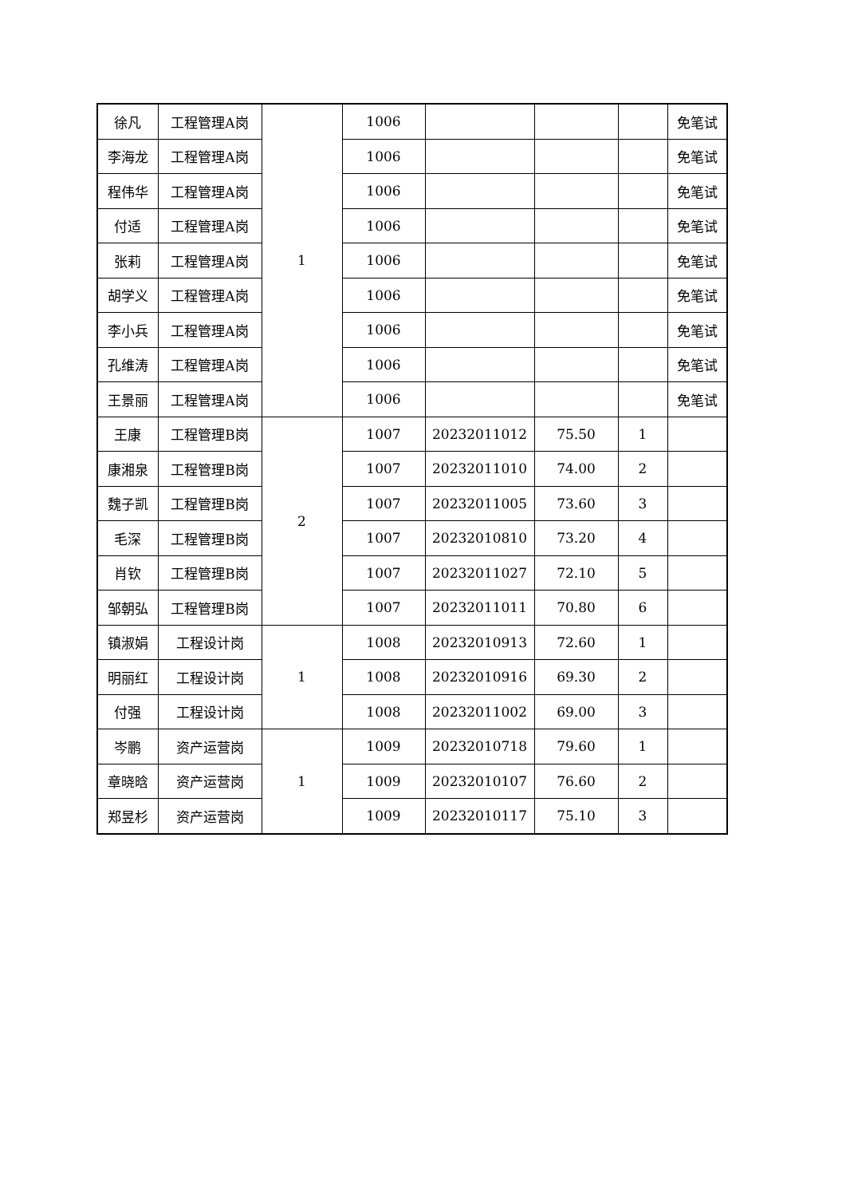| 徐凡 | 工程管理A岗 | 1 | 1006 | | | | 免笔试 |
| 李海龙 | 工程管理A岗 | | 1006 | | | | 免笔试 |
| 程伟华 | 工程管理A岗 | | 1006 | | | | 免笔试 |
| 付适 | 工程管理A岗 | | 1006 | | | | 免笔试 |
| 张莉 | 工程管理A岗 | | 1006 | | | | 免笔试 |
| 胡学义 | 工程管理A岗 | | 1006 | | | | 免笔试 |
| 李小兵 | 工程管理A岗 | | 1006 | | | | 免笔试 |
| 孔维涛 | 工程管理A岗 | | 1006 | | | | 免笔试 |
| 王景丽 | 工程管理A岗 | | 1006 | | | | 免笔试 |
| 王康 | 工程管理B岗 | 2 | 1007 | 20232011012 | 75.50 | 1 | |
| 康湘泉 | 工程管理B岗 | | 1007 | 20232011010 | 74.00 | 2 | |
| 魏子凯 | 工程管理B岗 | | 1007 | 20232011005 | 73.60 | 3 | |
| 毛深 | 工程管理B岗 | | 1007 | 20232010810 | 73.20 | 4 | |
| 肖钦 | 工程管理B岗 | | 1007 | 20232011027 | 72.10 | 5 | |
| 邹朝弘 | 工程管理B岗 | | 1007 | 20232011011 | 70.80 | 6 | |
| 镇淑娟 | 工程设计岗 | 1 | 1008 | 20232010913 | 72.60 | 1 | |
| 明丽红 | 工程设计岗 | | 1008 | 20232010916 | 69.30 | 2 | |
| 付强 | 工程设计岗 | | 1008 | 20232011002 | 69.00 | 3 | |
| 岑鹏 | 资产运营岗 | 1 | 1009 | 20232010718 | 79.60 | 1 | |
| 章晓晗 | 资产运营岗 | | 1009 | 20232010107 | 76.60 | 2 | |
| 郑昱杉 | 资产运营岗 | | 1009 | 20232010117 | 75.10 | 3 | |